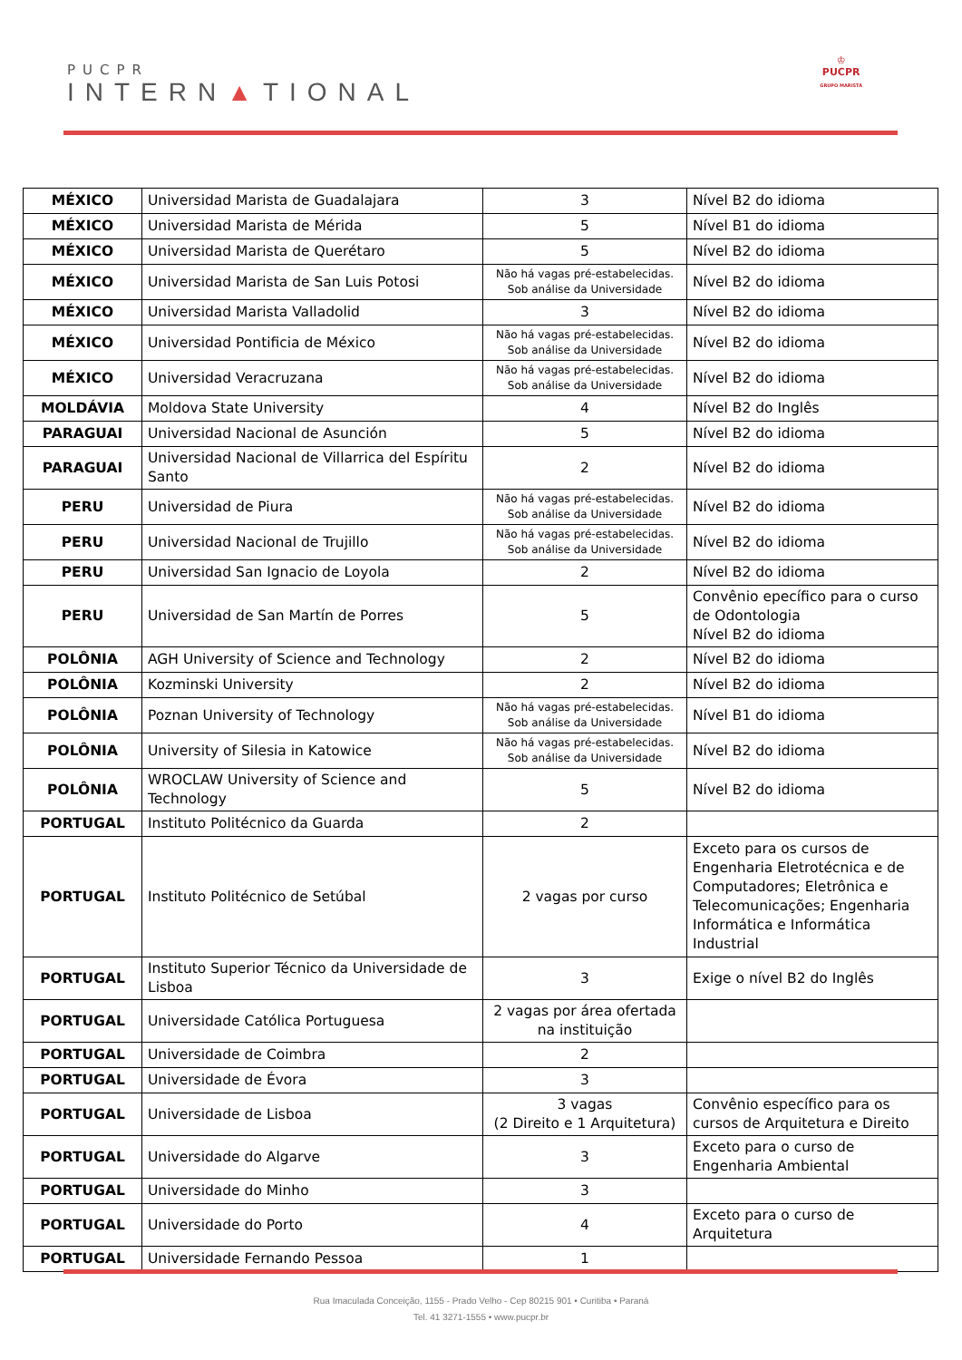PUCPR
INTERN▲TIONAL
♔
PUCPR
GRUPO MARISTA
| MÉXICO | Universidad Marista de Guadalajara | 3 | Nível B2 do idioma |
| MÉXICO | Universidad Marista de Mérida | 5 | Nível B1 do idioma |
| MÉXICO | Universidad Marista de Querétaro | 5 | Nível B2 do idioma |
| MÉXICO | Universidad Marista de San Luis Potosi | Não há vagas pré-estabelecidas. Sob análise da Universidade | Nível B2 do idioma |
| MÉXICO | Universidad Marista Valladolid | 3 | Nível B2 do idioma |
| MÉXICO | Universidad Pontificia de México | Não há vagas pré-estabelecidas. Sob análise da Universidade | Nível B2 do idioma |
| MÉXICO | Universidad Veracruzana | Não há vagas pré-estabelecidas. Sob análise da Universidade | Nível B2 do idioma |
| MOLDÁVIA | Moldova State University | 4 | Nível B2 do Inglês |
| PARAGUAI | Universidad Nacional de Asunción | 5 | Nível B2 do idioma |
| PARAGUAI | Universidad Nacional de Villarrica del Espíritu Santo | 2 | Nível B2 do idioma |
| PERU | Universidad de Piura | Não há vagas pré-estabelecidas. Sob análise da Universidade | Nível B2 do idioma |
| PERU | Universidad Nacional de Trujillo | Não há vagas pré-estabelecidas. Sob análise da Universidade | Nível B2 do idioma |
| PERU | Universidad San Ignacio de Loyola | 2 | Nível B2 do idioma |
| PERU | Universidad de San Martín de Porres | 5 | Convênio epecífico para o curso de Odontologia Nível B2 do idioma |
| POLÔNIA | AGH University of Science and Technology | 2 | Nível B2 do idioma |
| POLÔNIA | Kozminski University | 2 | Nível B2 do idioma |
| POLÔNIA | Poznan University of Technology | Não há vagas pré-estabelecidas. Sob análise da Universidade | Nível B1 do idioma |
| POLÔNIA | University of Silesia in Katowice | Não há vagas pré-estabelecidas. Sob análise da Universidade | Nível B2 do idioma |
| POLÔNIA | WROCLAW University of Science and Technology | 5 | Nível B2 do idioma |
| PORTUGAL | Instituto Politécnico da Guarda | 2 | |
| PORTUGAL | Instituto Politécnico de Setúbal | 2 vagas por curso | Exceto para os cursos de Engenharia Eletrotécnica e de Computadores; Eletrônica e Telecomunicações; Engenharia Informática e Informática Industrial |
| PORTUGAL | Instituto Superior Técnico da Universidade de Lisboa | 3 | Exige o nível B2 do Inglês |
| PORTUGAL | Universidade Católica Portuguesa | 2 vagas por área ofertada na instituição | |
| PORTUGAL | Universidade de Coimbra | 2 | |
| PORTUGAL | Universidade de Évora | 3 | |
| PORTUGAL | Universidade de Lisboa | 3 vagas (2 Direito e 1 Arquitetura) | Convênio específico para os cursos de Arquitetura e Direito |
| PORTUGAL | Universidade do Algarve | 3 | Exceto para o curso de Engenharia Ambiental |
| PORTUGAL | Universidade do Minho | 3 | |
| PORTUGAL | Universidade do Porto | 4 | Exceto para o curso de Arquitetura |
| PORTUGAL | Universidade Fernando Pessoa | 1 | |
Rua Imaculada Conceição, 1155 - Prado Velho - Cep 80215 901 • Curitiba • Paraná
Tel. 41 3271-1555 • www.pucpr.br